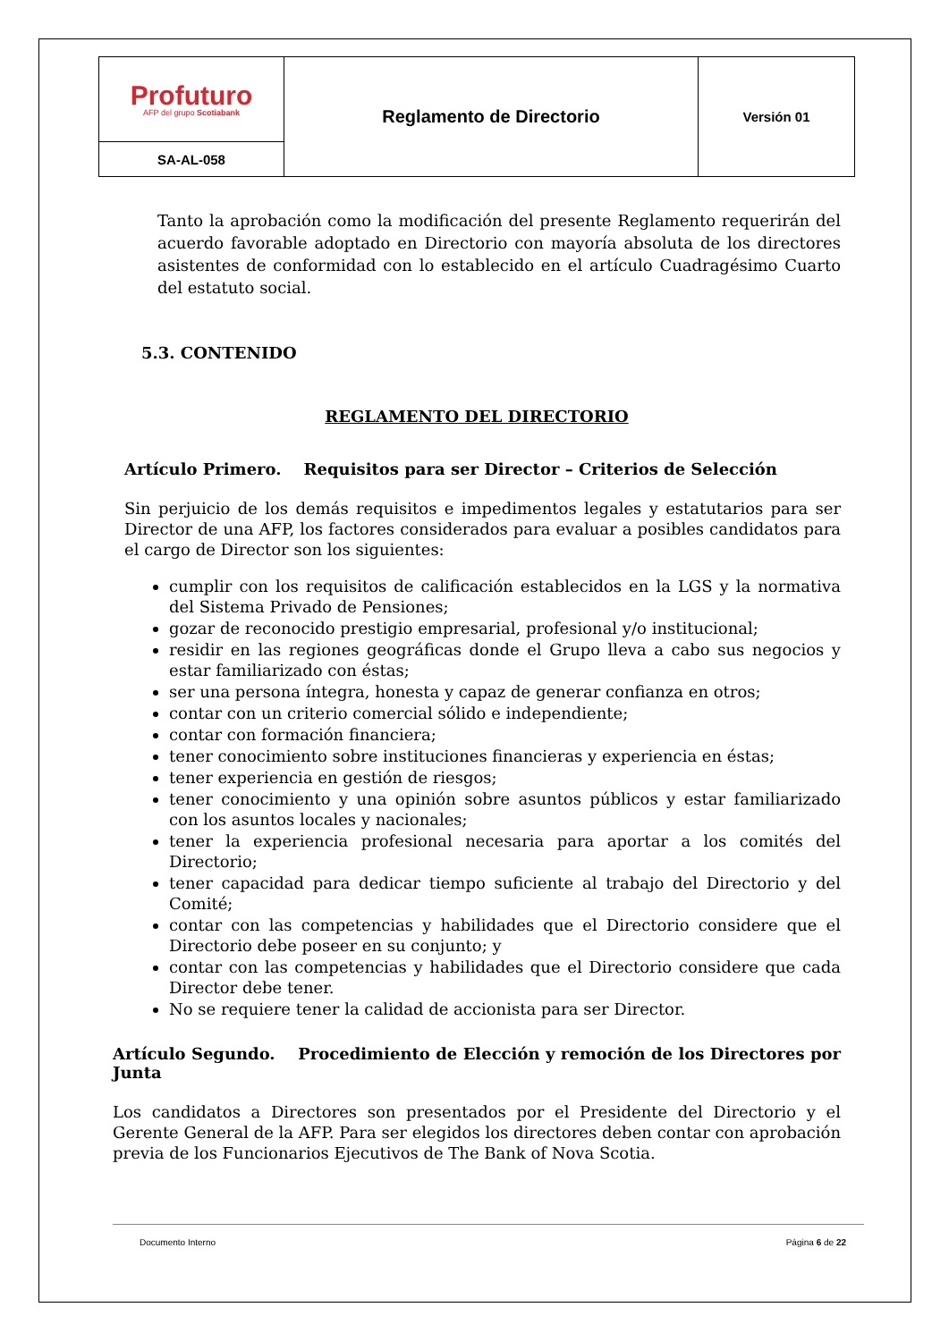| Profuturo AFP del grupo Scotiabank | Reglamento de Directorio | Versión 01 |
| SA-AL-058 | | |
Tanto la aprobación como la modificación del presente Reglamento requerirán del acuerdo favorable adoptado en Directorio con mayoría absoluta de los directores asistentes de conformidad con lo establecido en el artículo Cuadragésimo Cuarto del estatuto social.
5.3. CONTENIDO
REGLAMENTO DEL DIRECTORIO
Artículo Primero. Requisitos para ser Director – Criterios de Selección
Sin perjuicio de los demás requisitos e impedimentos legales y estatutarios para ser Director de una AFP, los factores considerados para evaluar a posibles candidatos para el cargo de Director son los siguientes:
cumplir con los requisitos de calificación establecidos en la LGS y la normativa del Sistema Privado de Pensiones;
gozar de reconocido prestigio empresarial, profesional y/o institucional;
residir en las regiones geográficas donde el Grupo lleva a cabo sus negocios y estar familiarizado con éstas;
ser una persona íntegra, honesta y capaz de generar confianza en otros;
contar con un criterio comercial sólido e independiente;
contar con formación financiera;
tener conocimiento sobre instituciones financieras y experiencia en éstas;
tener experiencia en gestión de riesgos;
tener conocimiento y una opinión sobre asuntos públicos y estar familiarizado con los asuntos locales y nacionales;
tener la experiencia profesional necesaria para aportar a los comités del Directorio;
tener capacidad para dedicar tiempo suficiente al trabajo del Directorio y del Comité;
contar con las competencias y habilidades que el Directorio considere que el Directorio debe poseer en su conjunto; y
contar con las competencias y habilidades que el Directorio considere que cada Director debe tener.
No se requiere tener la calidad de accionista para ser Director.
Artículo Segundo. Procedimiento de Elección y remoción de los Directores por Junta
Los candidatos a Directores son presentados por el Presidente del Directorio y el Gerente General de la AFP. Para ser elegidos los directores deben contar con aprobación previa de los Funcionarios Ejecutivos de The Bank of Nova Scotia.
Documento Interno Página 6 de 22